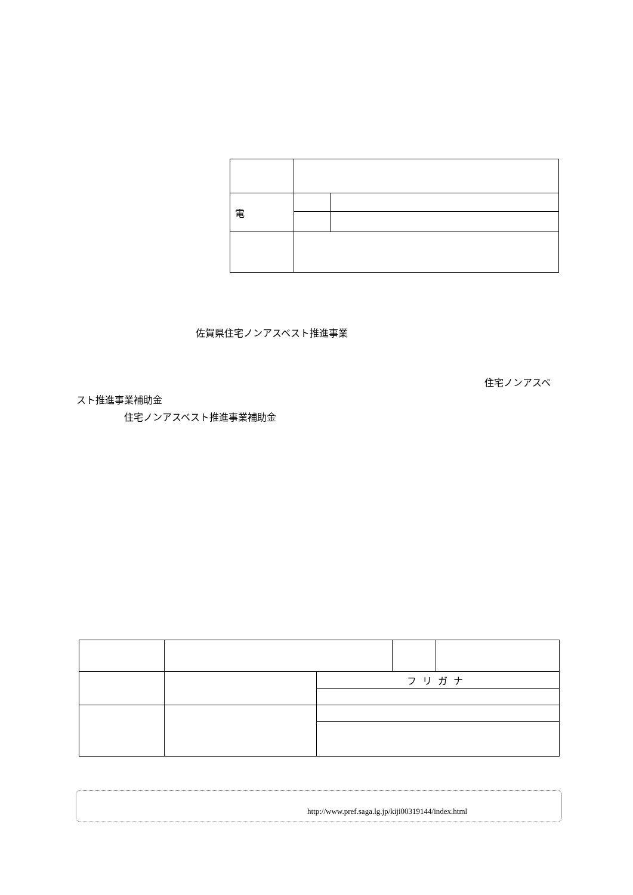| 電 | | |
佐賀県住宅ノンアスベスト推進事業
住宅ノンアスベ
スト推進事業補助金
住宅ノンアスベスト推進事業補助金
| | | フリガナ | | |
http://www.pref.saga.lg.jp/kiji00319144/index.html